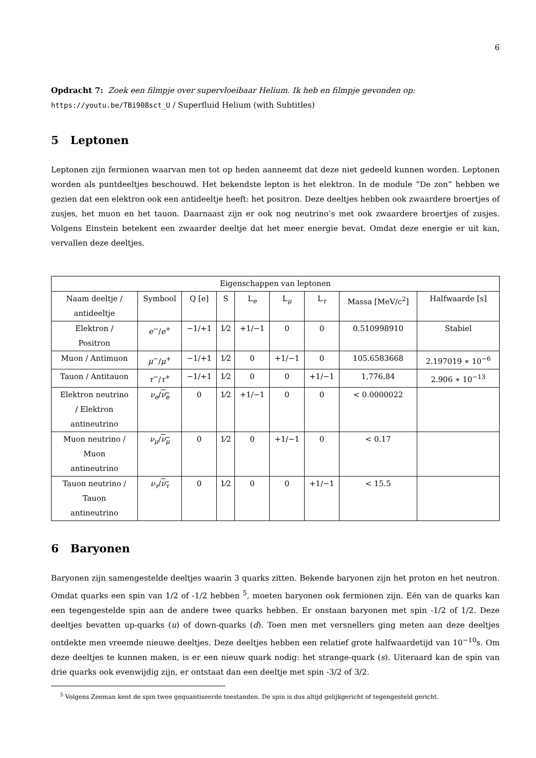6
Opdracht 7: Zoek een filmpje over supervloeibaar Helium. Ik heb en filmpje gevonden op:
https://youtu.be/TBi908sct_U / Superfluid Helium (with Subtitles)
5 Leptonen
Leptonen zijn fermionen waarvan men tot op heden aanneemt dat deze niet gedeeld kunnen worden. Leptonen worden als puntdeeltjes beschouwd. Het bekendste lepton is het elektron. In de module “De zon” hebben we gezien dat een elektron ook een antideeltje heeft: het positron. Deze deeltjes hebben ook zwaardere broertjes of zusjes, het muon en het tauon. Daarnaast zijn er ook nog neutrino’s met ook zwaardere broertjes of zusjes. Volgens Einstein betekent een zwaarder deeltje dat het meer energie bevat. Omdat deze energie er uit kan, vervallen deze deeltjes.
| Eigenschappen van leptonen | | | | | | | | |
| Naam deeltje / antideeltje | Symbool | Q [e] | S | L<sub>e</sub> | L<sub>μ</sub> | L<sub>τ</sub> | Massa [MeV/c<sup>2</sup>] | Halfwaarde [s] |
| Elektron / Positron | e<sup>−</sup>/ e<sup>+</sup> | −1/+1 | 1⁄2 | +1/−1 | 0 | 0 | 0.510998910 | Stabiel |
| Muon / Antimuon | μ<sup>−</sup>/ μ<sup>+</sup> | −1/+1 | 1⁄2 | 0 | +1/−1 | 0 | 105.6583668 | 2.197019 ∗ 10<sup>−6</sup> |
| Tauon / Antitauon | τ<sup>−</sup>/ τ<sup>+</sup> | −1/+1 | 1⁄2 | 0 | 0 | +1/−1 | 1,776.84 | 2.906 ∗ 10<sup>−13</sup> |
| Elektron neutrino / Elektron antineutrino | ν<sub>e</sub> / ν<sub>e</sub> | 0 | 1⁄2 | +1/−1 | 0 | 0 | < 0.0000022 | |
| Muon neutrino / Muon antineutrino | ν<sub>μ</sub> / ν<sub>μ</sub> | 0 | 1⁄2 | 0 | +1/−1 | 0 | < 0.17 | |
| Tauon neutrino / Tauon antineutrino | ν<sub>τ</sub> / ν<sub>τ</sub> | 0 | 1⁄2 | 0 | 0 | +1/−1 | < 15.5 | |
6 Baryonen
Baryonen zijn samengestelde deeltjes waarin 3 quarks zitten. Bekende baryonen zijn het proton en het neutron. Omdat quarks een spin van 1/2 of -1/2 hebben <sup>5</sup>, moeten baryonen ook fermionen zijn. Eén van de quarks kan een tegengestelde spin aan de andere twee quarks hebben. Er onstaan baryonen met spin -1/2 of 1/2. Deze deeltjes bevatten up-quarks (u) of down-quarks (d). Toen men met versnellers ging meten aan deze deeltjes ontdekte men vreemde nieuwe deeltjes. Deze deeltjes hebben een relatief grote halfwaardetijd van 10<sup>−10</sup>s. Om deze deeltjes te kunnen maken, is er een nieuw quark nodig: het strange-quark (s). Uiteraard kan de spin van drie quarks ook evenwijdig zijn, er ontstaat dan een deeltje met spin -3/2 of 3/2.
<sup>5</sup> Volgens Zeeman kent de spin twee gequantiseerde toestanden. De spin is dus altijd gelijkgericht of tegengesteld gericht.